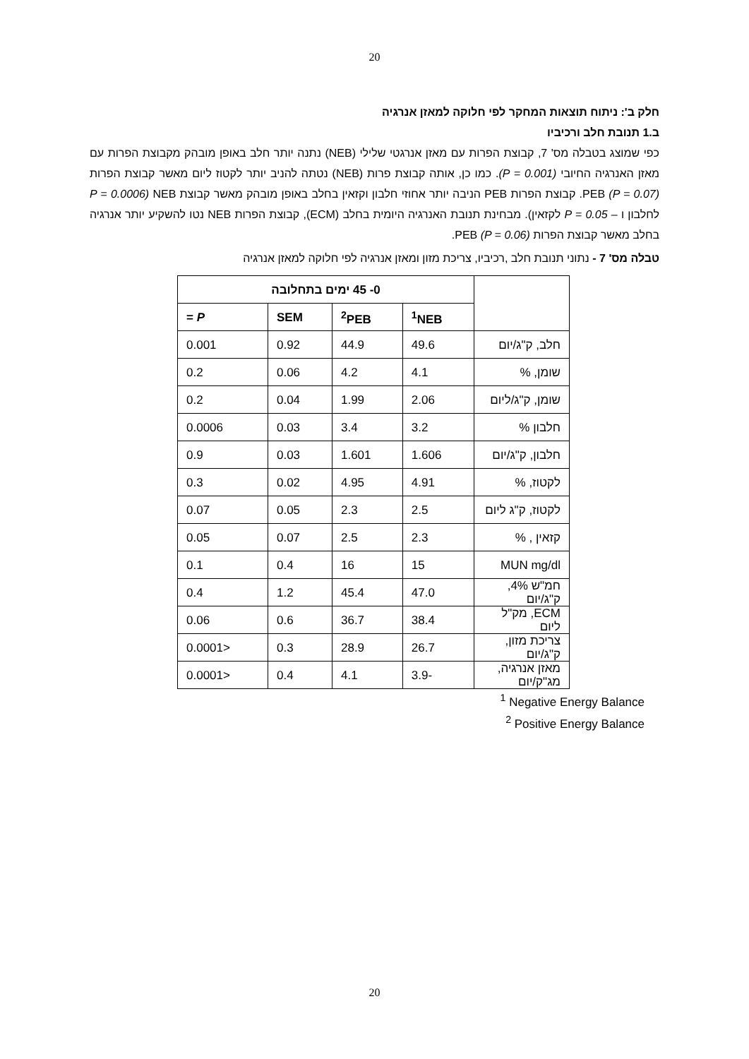20
חלק ב': ניתוח תוצאות המחקר לפי חלוקה למאזן אנרגיה
ב.1 תנובת חלב ורכיביו
כפי שמוצג בטבלה מס' 7, קבוצת הפרות עם מאזן אנרגטי שלילי (NEB) נתנה יותר חלב באופן מובהק מקבוצת הפרות עם מאזן האנרגיה החיובי (P = 0.001). כמו כן, אותה קבוצת פרות (NEB) נטתה להניב יותר לקטוז ליום מאשר קבוצת הפרות PEB (P = 0.07). קבוצת הפרות PEB הניבה יותר אחוזי חלבון וקזאין בחלב באופן מובהק מאשר קבוצת NEB (P = 0.0006 לחלבון ו – P = 0.05 לקזאין). מבחינת תנובת האנרגיה היומית בחלב (ECM), קבוצת הפרות NEB נטו להשקיע יותר אנרגיה בחלב מאשר קבוצת הפרות PEB (P = 0.06).
טבלה מס' 7 - נתוני תנובת חלב ,רכיביו, צריכת מזון ומאזן אנרגיה לפי חלוקה למאזן אנרגיה
| | 0- 45 ימים בתחלובה | | | |
| | <sup>1</sup> NEB | <sup>2</sup> PEB | SEM | P = |
| חלב, ק"ג/יום | 49.6 | 44.9 | 0.92 | 0.001 |
| שומן, % | 4.1 | 4.2 | 0.06 | 0.2 |
| שומן, ק"ג/ליום | 2.06 | 1.99 | 0.04 | 0.2 |
| חלבון % | 3.2 | 3.4 | 0.03 | 0.0006 |
| חלבון, ק"ג/יום | 1.606 | 1.601 | 0.03 | 0.9 |
| לקטוז, % | 4.91 | 4.95 | 0.02 | 0.3 |
| לקטוז, ק"ג ליום | 2.5 | 2.3 | 0.05 | 0.07 |
| קזאין , % | 2.3 | 2.5 | 0.07 | 0.05 |
| MUN mg/dl | 15 | 16 | 0.4 | 0.1 |
| חמ"ש 4%, ק"ג/יום | 47.0 | 45.4 | 1.2 | 0.4 |
| ECM, מק"ל ליום | 38.4 | 36.7 | 0.6 | 0.06 |
| צריכת מזון, ק"ג/יום | 26.7 | 28.9 | 0.3 | <0.0001 |
| מאזן אנרגיה, מג"ק/יום | -3.9 | 4.1 | 0.4 | <0.0001 |
<sup>1</sup> Negative Energy Balance
<sup>2</sup> Positive Energy Balance
20